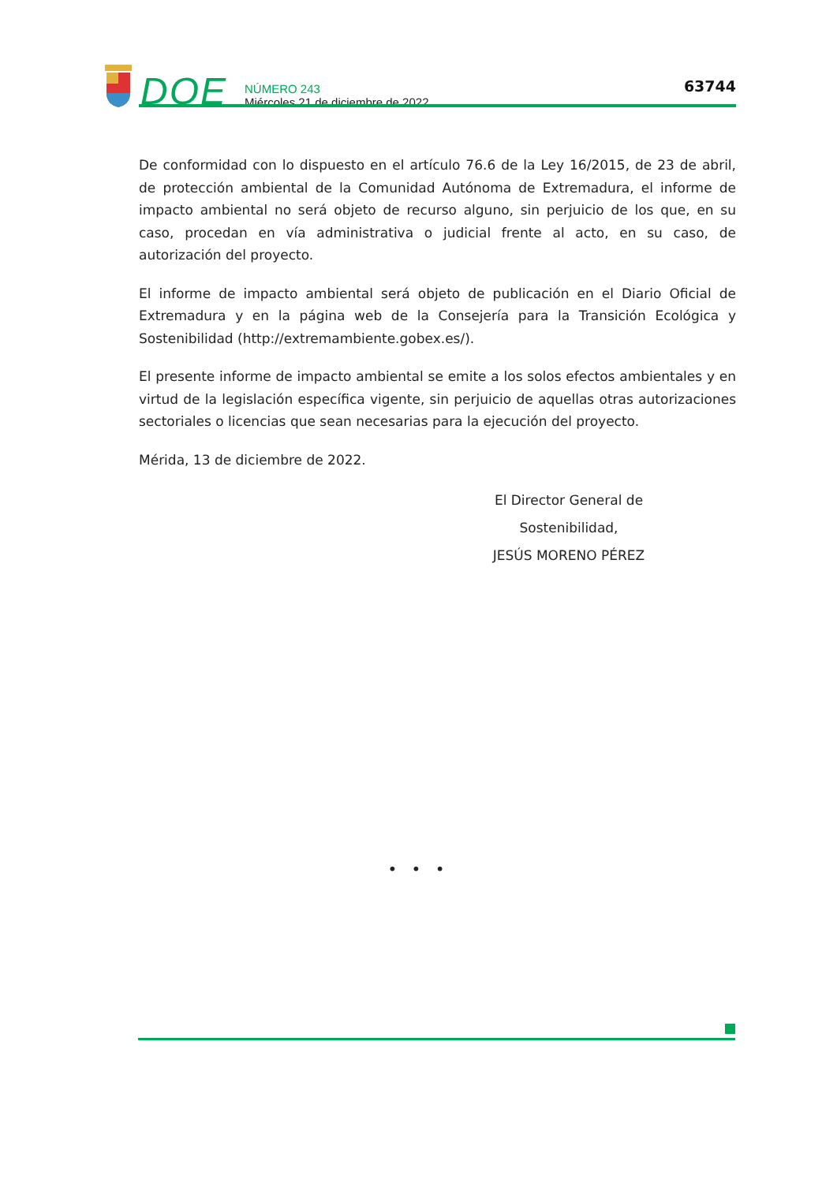DOE
NÚMERO 243
Miércoles 21 de diciembre de 2022
63744
De conformidad con lo dispuesto en el artículo 76.6 de la Ley 16/2015, de 23 de abril, de protección ambiental de la Comunidad Autónoma de Extremadura, el informe de impacto ambiental no será objeto de recurso alguno, sin perjuicio de los que, en su caso, procedan en vía administrativa o judicial frente al acto, en su caso, de autorización del proyecto.
El informe de impacto ambiental será objeto de publicación en el Diario Oficial de Extremadura y en la página web de la Consejería para la Transición Ecológica y Sostenibilidad (http://extremambiente.gobex.es/).
El presente informe de impacto ambiental se emite a los solos efectos ambientales y en virtud de la legislación específica vigente, sin perjuicio de aquellas otras autorizaciones sectoriales o licencias que sean necesarias para la ejecución del proyecto.
Mérida, 13 de diciembre de 2022.
El Director General de Sostenibilidad,
JESÚS MORENO PÉREZ
• • •